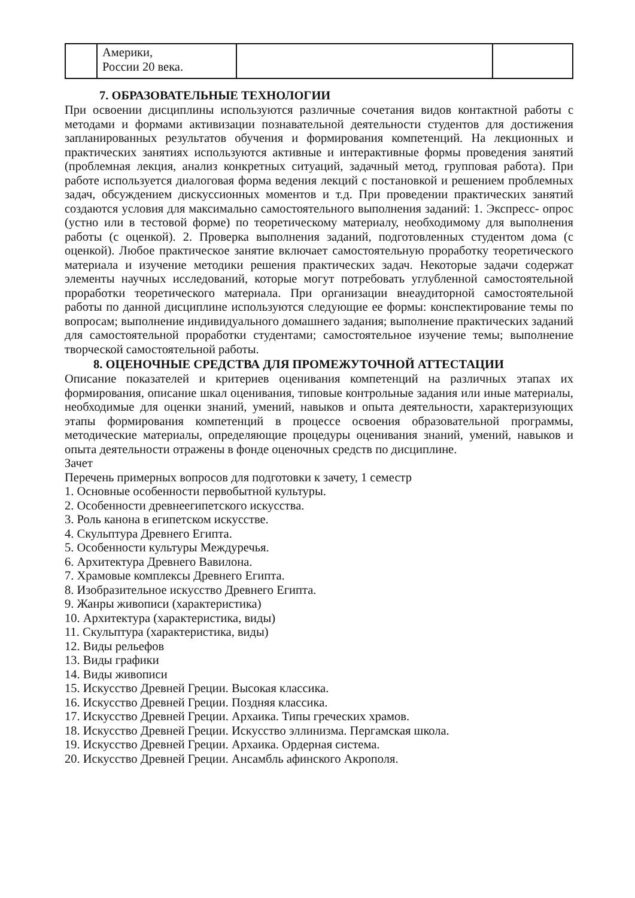| | Америки, России 20 века. | | |
7. ОБРАЗОВАТЕЛЬНЫЕ ТЕХНОЛОГИИ
При освоении дисциплины используются различные сочетания видов контактной работы с методами и формами активизации познавательной деятельности студентов для достижения запланированных результатов обучения и формирования компетенций. На лекционных и практических занятиях используются активные и интерактивные формы проведения занятий (проблемная лекция, анализ конкретных ситуаций, задачный метод, групповая работа). При работе используется диалоговая форма ведения лекций с постановкой и решением проблемных задач, обсуждением дискуссионных моментов и т.д. При проведении практических занятий создаются условия для максимально самостоятельного выполнения заданий: 1. Экспресс- опрос (устно или в тестовой форме) по теоретическому материалу, необходимому для выполнения работы (с оценкой). 2. Проверка выполнения заданий, подготовленных студентом дома (с оценкой). Любое практическое занятие включает самостоятельную проработку теоретического материала и изучение методики решения практических задач. Некоторые задачи содержат элементы научных исследований, которые могут потребовать углубленной самостоятельной проработки теоретического материала. При организации внеаудиторной самостоятельной работы по данной дисциплине используются следующие ее формы: конспектирование темы по вопросам; выполнение индивидуального домашнего задания; выполнение практических заданий для самостоятельной проработки студентами; самостоятельное изучение темы; выполнение творческой самостоятельной работы.
8. ОЦЕНОЧНЫЕ СРЕДСТВА ДЛЯ ПРОМЕЖУТОЧНОЙ АТТЕСТАЦИИ
Описание показателей и критериев оценивания компетенций на различных этапах их формирования, описание шкал оценивания, типовые контрольные задания или иные материалы, необходимые для оценки знаний, умений, навыков и опыта деятельности, характеризующих этапы формирования компетенций в процессе освоения образовательной программы, методические материалы, определяющие процедуры оценивания знаний, умений, навыков и опыта деятельности отражены в фонде оценочных средств по дисциплине.
Зачет
Перечень примерных вопросов для подготовки к зачету, 1 семестр
1. Основные особенности первобытной культуры.
2. Особенности древнеегипетского искусства.
3. Роль канона в египетском искусстве.
4. Скульптура Древнего Египта.
5. Особенности культуры Междуречья.
6. Архитектура Древнего Вавилона.
7. Храмовые комплексы Древнего Египта.
8. Изобразительное искусство Древнего Египта.
9. Жанры живописи (характеристика)
10. Архитектура (характеристика, виды)
11. Скульптура (характеристика, виды)
12. Виды рельефов
13. Виды графики
14. Виды живописи
15. Искусство Древней Греции. Высокая классика.
16. Искусство Древней Греции. Поздняя классика.
17. Искусство Древней Греции. Архаика. Типы греческих храмов.
18. Искусство Древней Греции. Искусство эллинизма. Пергамская школа.
19. Искусство Древней Греции. Архаика. Ордерная система.
20. Искусство Древней Греции. Ансамбль афинского Акрополя.